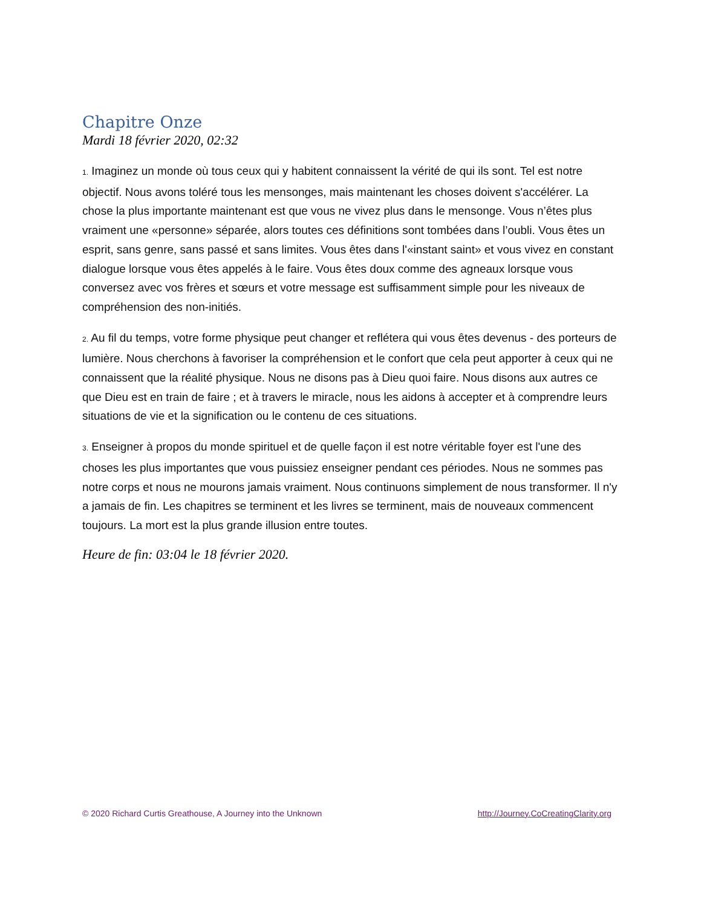Chapitre Onze
Mardi 18 février 2020, 02:32
1. Imaginez un monde où tous ceux qui y habitent connaissent la vérité de qui ils sont. Tel est notre objectif. Nous avons toléré tous les mensonges, mais maintenant les choses doivent s'accélérer. La chose la plus importante maintenant est que vous ne vivez plus dans le mensonge. Vous n’êtes plus vraiment une «personne» séparée, alors toutes ces définitions sont tombées dans l’oubli. Vous êtes un esprit, sans genre, sans passé et sans limites. Vous êtes dans l'«instant saint» et vous vivez en constant dialogue lorsque vous êtes appelés à le faire. Vous êtes doux comme des agneaux lorsque vous conversez avec vos frères et sœurs et votre message est suffisamment simple pour les niveaux de compréhension des non-initiés.
2. Au fil du temps, votre forme physique peut changer et reflétera qui vous êtes devenus - des porteurs de lumière. Nous cherchons à favoriser la compréhension et le confort que cela peut apporter à ceux qui ne connaissent que la réalité physique. Nous ne disons pas à Dieu quoi faire. Nous disons aux autres ce que Dieu est en train de faire ; et à travers le miracle, nous les aidons à accepter et à comprendre leurs situations de vie et la signification ou le contenu de ces situations.
3. Enseigner à propos du monde spirituel et de quelle façon il est notre véritable foyer est l'une des choses les plus importantes que vous puissiez enseigner pendant ces périodes. Nous ne sommes pas notre corps et nous ne mourons jamais vraiment. Nous continuons simplement de nous transformer. Il n'y a jamais de fin. Les chapitres se terminent et les livres se terminent, mais de nouveaux commencent toujours. La mort est la plus grande illusion entre toutes.
Heure de fin: 03:04 le 18 février 2020.
© 2020 Richard Curtis Greathouse, A Journey into the Unknown http://Journey.CoCreatingClarity.org